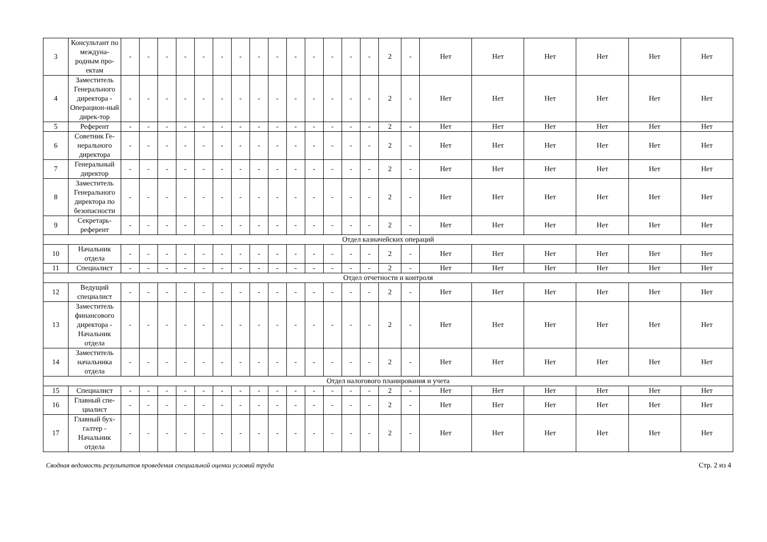| 3 | Консультант по междуна-родным про-ектам | - | - | - | - | - | - | - | - | - | - | - | - | - | - | 2 | - | Нет | Нет | Нет | Нет | Нет | Нет |
| 4 | Заместитель Генерального директора - Операцион-ный дирек-тор | - | - | - | - | - | - | - | - | - | - | - | - | - | - | 2 | - | Нет | Нет | Нет | Нет | Нет | Нет |
| 5 | Референт | - | - | - | - | - | - | - | - | - | - | - | - | - | - | 2 | - | Нет | Нет | Нет | Нет | Нет | Нет |
| 6 | Советник Ге-нерального директора | - | - | - | - | - | - | - | - | - | - | - | - | - | - | 2 | - | Нет | Нет | Нет | Нет | Нет | Нет |
| 7 | Генеральный директор | - | - | - | - | - | - | - | - | - | - | - | - | - | - | 2 | - | Нет | Нет | Нет | Нет | Нет | Нет |
| 8 | Заместитель Генерального директора по безопасности | - | - | - | - | - | - | - | - | - | - | - | - | - | - | 2 | - | Нет | Нет | Нет | Нет | Нет | Нет |
| 9 | Секретарь-референт | - | - | - | - | - | - | - | - | - | - | - | - | - | - | 2 | - | Нет | Нет | Нет | Нет | Нет | Нет |
| Отдел казначейских операций | | | | | | | | | | | | | | | | | | | | | | | |
| 10 | Начальник отдела | - | - | - | - | - | - | - | - | - | - | - | - | - | - | 2 | - | Нет | Нет | Нет | Нет | Нет | Нет |
| 11 | Специалист | - | - | - | - | - | - | - | - | - | - | - | - | - | - | 2 | - | Нет | Нет | Нет | Нет | Нет | Нет |
| Отдел отчетности и контроля | | | | | | | | | | | | | | | | | | | | | | | |
| 12 | Ведущий специалист | - | - | - | - | - | - | - | - | - | - | - | - | - | - | 2 | - | Нет | Нет | Нет | Нет | Нет | Нет |
| 13 | Заместитель финансового директора - Начальник отдела | - | - | - | - | - | - | - | - | - | - | - | - | - | - | 2 | - | Нет | Нет | Нет | Нет | Нет | Нет |
| 14 | Заместитель начальника отдела | - | - | - | - | - | - | - | - | - | - | - | - | - | - | 2 | - | Нет | Нет | Нет | Нет | Нет | Нет |
| Отдел налогового планирования и учета | | | | | | | | | | | | | | | | | | | | | | | |
| 15 | Специалист | - | - | - | - | - | - | - | - | - | - | - | - | - | - | 2 | - | Нет | Нет | Нет | Нет | Нет | Нет |
| 16 | Главный спе-циалист | - | - | - | - | - | - | - | - | - | - | - | - | - | - | 2 | - | Нет | Нет | Нет | Нет | Нет | Нет |
| 17 | Главный бух-галтер - Начальник отдела | - | - | - | - | - | - | - | - | - | - | - | - | - | - | 2 | - | Нет | Нет | Нет | Нет | Нет | Нет |
Сводная ведомость результатов проведения специальной оценки условий труда Стр. 2 из 4